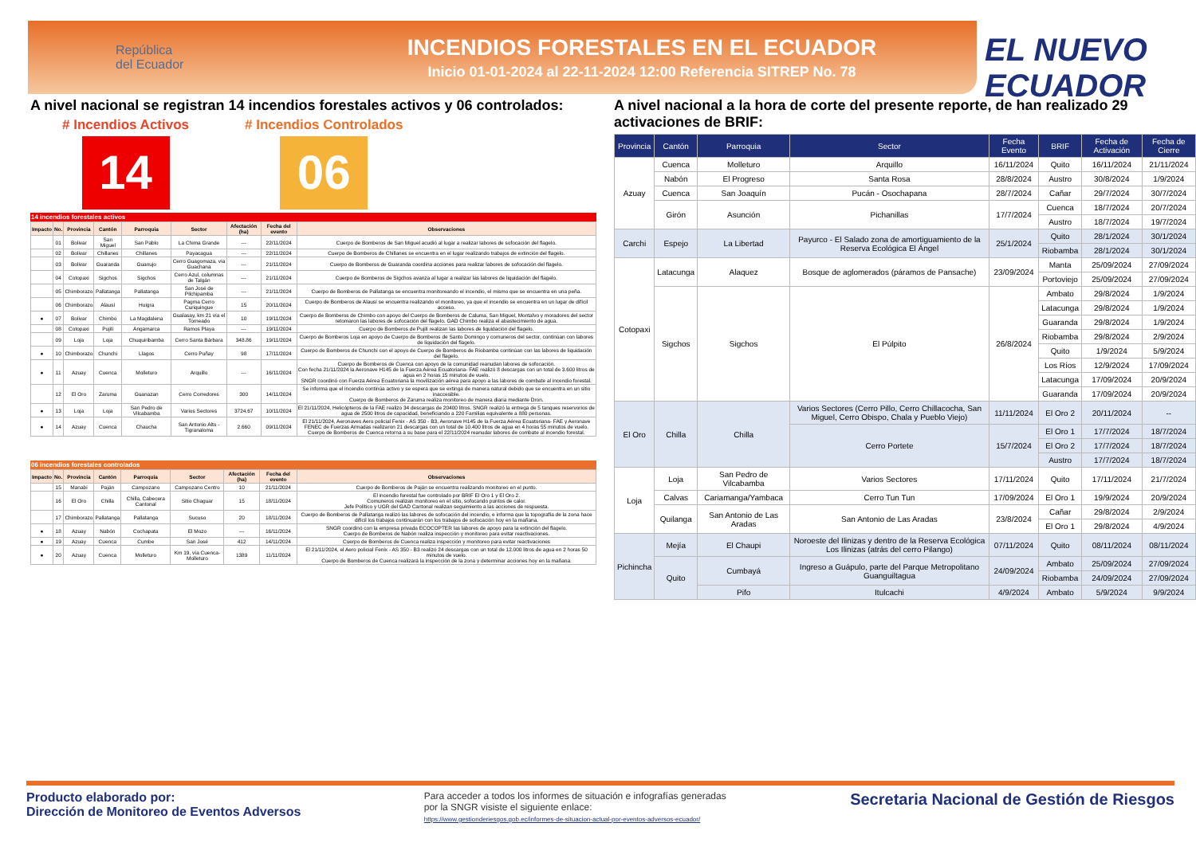República
del Ecuador
INCENDIOS FORESTALES EN EL ECUADOR
Inicio 01-01-2024 al 22-11-2024 12:00 Referencia SITREP No. 78
EL NUEVO ECUADOR
A nivel nacional se registran 14 incendios forestales activos y 06 controlados:
# Incendios Activos
14
# Incendios Controlados
06
14 incendios forestales activos
| Impacto | No. | Provincia | Cantón | Parroquia | Sector | Afectación (ha) | Fecha del evento | Observaciones |
| --- | --- | --- | --- | --- | --- | --- | --- | --- |
| | 01 | Bolivar | San Miguel | San Pablo | La Chima Grande | --- | 22/11/2024 | Cuerpo de Bomberos de San Miguel acudió al lugar a realizar labores de sofocación del flagelo. |
| | 02 | Bolivar | Chillanes | Chillanes | Payacagua | --- | 22/11/2024 | Cuerpo de Bomberos de Chillanes se encuentra en el lugar realizando trabajos de extinción del flagelo. |
| | 03 | Bolivar | Guaranda | Guanujo | Cerro Guagomaza, vía Guachana | --- | 21/11/2024 | Cuerpo de Bomberos de Guaranda coordina acciones para realizar labores de sofocación del flagelo. |
| | 04 | Cotopaxi | Sigchos | Sigchos | Cerro Azul, columnas de Talgán | --- | 21/11/2024 | Cuerpo de Bomberos de Sigchos avanza al lugar a realizar las labores de liquidación del flagelo. |
| | 05 | Chimborazo | Pallatanga | Pallatanga | San José de Pilchipamba | --- | 21/11/2024 | Cuerpo de Bomberos de Pallatanga se encuentra monitoreando el incendio, el mismo que se encuentra en una peña. |
| | 06 | Chimborazo | Alausí | Huigra | Pagma Cerro Curiquingue | 15 | 20/11/2024 | Cuerpo de Bomberos de Alausí se encuentra realizando el monitoreo, ya que el incendio se encuentra en un lugar de difícil acceso. |
| ● | 07 | Bolivar | Chimbo | La Magdalena | Gualasay, km 21 vía el Torneado | 10 | 19/11/2024 | Cuerpo de Bomberos de Chimbo con apoyo del Cuerpo de Bomberos de Caluma, San Miguel, Montalvo y moradores del sector retomaron las labores de sofocación del flagelo. GAD Chimbo realiza el abastecimiento de agua. |
| | 08 | Cotopaxi | Pujilí | Angamarca | Ramos Playa | --- | 19/11/2024 | Cuerpo de Bomberos de Pujilí realizan las labores de liquidación del flagelo. |
| | 09 | Loja | Loja | Chuquiribamba | Cerro Santa Bárbara | 348.86 | 19/11/2024 | Cuerpo de Bomberos Loja en apoyo de Cuerpo de Bomberos de Santo Domingo y comuneros del sector, continúan con labores de liquidación del flagelo. |
| ● | 10 | Chimborazo | Chunchi | Llagos | Cerro Puñay | 98 | 17/11/2024 | Cuerpo de Bomberos de Chunchi con el apoyo de Cuerpo de Bomberos de Riobamba continúan con las labores de liquidación del flagelo. |
| ● | 11 | Azuay | Cuenca | Molleturo | Arquillo | --- | 16/11/2024 | Cuerpo de Bomberos de Cuenca con apoyo de la comunidad reanudan labores de sofocación. Con fecha 21/11/2024 la Aeronave H145 de la Fuerza Aérea Ecuatoriana- FAE realizó 8 descargas con un total de 3.600 litros de agua en 2 horas 15 minutos de vuelo. SNGR coordinó con Fuerza Aérea Ecuatoriana la movilización aérea para apoyo a las labores de combate al incendio forestal. |
| | 12 | El Oro | Zaruma | Guanazan | Cerro Corredores | 300 | 14/11/2024 | Se informa que el incendio continúa activo y se espera que se extinga de manera natural debido que se encuentra en un sitio inaccesible. Cuerpo de Bomberos de Zaruma realiza monitoreo de manera diaria mediante Dron. |
| ● | 13 | Loja | Loja | San Pedro de Vilcabamba | Varios Sectores | 3724.67 | 10/11/2024 | El 21/11/2024, Helicópteros de la FAE realizo 34 descargas de 20400 litros. SNGR realizó la entrega de 5 tanques reservorios de agua de 2500 litros de capacidad, beneficiando a 220 Familias equivalente a 880 personas. |
| ● | 14 | Azuay | Cuenca | Chaucha | San Antonio Alto - Tigranaloma | 2.660 | 09/11/2024 | El 21/11/2024, Aeronaves Aero policial Fenix - AS 350 - B3, Aeronave H145 de la Fuerza Aérea Ecuatoriana- FAE y Aeronave FENEC de Fuerzas Armadas realizaron 21 descargas con un total de 10.400 litros de agua en 4 horas 55 minutos de vuelo. Cuerpo de Bomberos de Cuenca retorna a su base para el 22/11/2024 reanudar labores de combate al incendio forestal. |
06 incendios forestales controlados
| Impacto | No. | Provincia | Cantón | Parroquia | Sector | Afectación (ha) | Fecha del evento | Observaciones |
| --- | --- | --- | --- | --- | --- | --- | --- | --- |
| | 15 | Manabi | Paján | Campozano | Campozano Centro | 10 | 21/11/2024 | Cuerpo de Bomberos de Paján se encuentra realizando monitoreo en el punto. |
| | 16 | El Oro | Chilla | Chilla, Cabecera Cantonal | Sitio Chaguar | 15 | 18/11/2024 | El incendio forestal fue controlado por BRIF El Oro 1 y El Oro 2. Comuneros realizan monitoreo en el sitio, sofocando puntos de calor. Jefe Político y UGR del GAD Cantonal realizan seguimiento a las acciones de respuesta. |
| | 17 | Chimborazo | Pallatanga | Pallatanga | Sucuso | 20 | 18/11/2024 | Cuerpo de Bomberos de Pallatanga realizó las labores de sofocación del incendio, e informa que la topografía de la zona hace difícil los trabajos continuarán con los trabajos de sofocación hoy en la mañana. |
| ● | 18 | Azuay | Nabón | Cochapata | El Mozo | --- | 16/11/2024 | SNGR coordinó con la empresa privada ECOCOPTER las labores de apoyo para la extinción del flagelo. Cuerpo de Bomberos de Nabón realiza inspección y monitoreo para evitar reactivaciones. |
| ● | 19 | Azuay | Cuenca | Cumbe | San José | 412 | 14/11/2024 | Cuerpo de Bomberos de Cuenca realiza inspección y monitoreo para evitar reactivaciones |
| ● | 20 | Azuay | Cuenca | Molleturo | Km 19, vía Cuenca-Molleturo | 1389 | 11/11/2024 | El 21/11/2024, el Aero policial Fenix - AS 350 - B3 realizó 24 descargas con un total de 12.000 litros de agua en 2 horas 50 minutos de vuelo. Cuerpo de Bomberos de Cuenca realizará la inspección de la zona y determinar acciones hoy en la mañana. |
A nivel nacional a la hora de corte del presente reporte, de han realizado 29 activaciones de BRIF:
| Provincia | Cantón | Parroquia | Sector | Fecha Evento | BRIF | Fecha de Activación | Fecha de Cierre |
| --- | --- | --- | --- | --- | --- | --- | --- |
| Azuay | Cuenca | Molleturo | Arquillo | 16/11/2024 | Quito | 16/11/2024 | 21/11/2024 |
| | Nabón | El Progreso | Santa Rosa | 28/8/2024 | Austro | 30/8/2024 | 1/9/2024 |
| | Cuenca | San Joaquín | Pucán - Osochapana | 28/7/2024 | Cañar | 29/7/2024 | 30/7/2024 |
| | Girón | Asunción | Pichanillas | 17/7/2024 | Cuenca | 18/7/2024 | 20/7/2024 |
| | | | | | Austro | 18/7/2024 | 19/7/2024 |
| Carchi | Espejo | La Libertad | Payurco - El Salado zona de amortiguamiento de la Reserva Ecológica El Ángel | 25/1/2024 | Quito | 28/1/2024 | 30/1/2024 |
| | | | | | Riobamba | 28/1/2024 | 30/1/2024 |
| Cotopaxi | Latacunga | Alaquez | Bosque de aglomerados (páramos de Pansache) | 23/09/2024 | Manta | 25/09/2024 | 27/09/2024 |
| | | | | | Portoviejo | 25/09/2024 | 27/09/2024 |
| | Sigchos | Sigchos | El Púlpito | 26/8/2024 | Ambato | 29/8/2024 | 1/9/2024 |
| | | | | | Latacunga | 29/8/2024 | 1/9/2024 |
| | | | | | Guaranda | 29/8/2024 | 1/9/2024 |
| | | | | | Riobamba | 29/8/2024 | 2/9/2024 |
| | | | | | Quito | 1/9/2024 | 5/9/2024 |
| | | | | | Los Ríos | 12/9/2024 | 17/09/2024 |
| | | | | | Latacunga | 17/09/2024 | 20/9/2024 |
| | | | | | Guaranda | 17/09/2024 | 20/9/2024 |
| El Oro | Chilla | Chilla | Varios Sectores (Cerro Pillo, Cerro Chillacocha, San Miguel, Cerro Obispo, Chala y Pueblo Viejo) | 11/11/2024 | El Oro 2 | 20/11/2024 | -- |
| | | | Cerro Portete | 15/7/2024 | El Oro 1 | 17/7/2024 | 18/7/2024 |
| | | | | | El Oro 2 | 17/7/2024 | 18/7/2024 |
| | | | | | Austro | 17/7/2024 | 18/7/2024 |
| Loja | Loja | San Pedro de Vilcabamba | Varios Sectores | 17/11/2024 | Quito | 17/11/2024 | 21/7/2024 |
| | Calvas | Cariamanga/Yambaca | Cerro Tun Tun | 17/09/2024 | El Oro 1 | 19/9/2024 | 20/9/2024 |
| | Quilanga | San Antonio de Las Aradas | San Antonio de Las Aradas | 23/8/2024 | Cañar | 29/8/2024 | 2/9/2024 |
| | | | | | El Oro 1 | 29/8/2024 | 4/9/2024 |
| Pichincha | Mejía | El Chaupi | Noroeste del Ilinizas y dentro de la Reserva Ecológica Los Ilinizas (atrás del cerro Pilango) | 07/11/2024 | Quito | 08/11/2024 | 08/11/2024 |
| | Quito | Cumbayá | Ingreso a Guápulo, parte del Parque Metropolitano Guanguiltagua | 24/09/2024 | Ambato | 25/09/2024 | 27/09/2024 |
| | | | | | Riobamba | 24/09/2024 | 27/09/2024 |
| | | Pifo | Itulcachi | 4/9/2024 | Ambato | 5/9/2024 | 9/9/2024 |
Producto elaborado por:
Dirección de Monitoreo de Eventos Adversos
Para acceder a todos los informes de situación e infografías generadas por la SNGR visiste el siguiente enlace:
https://www.gestionderiesgos.gob.ec/informes-de-situacion-actual-por-eventos-adversos-ecuador/
Secretaria Nacional de Gestión de Riesgos